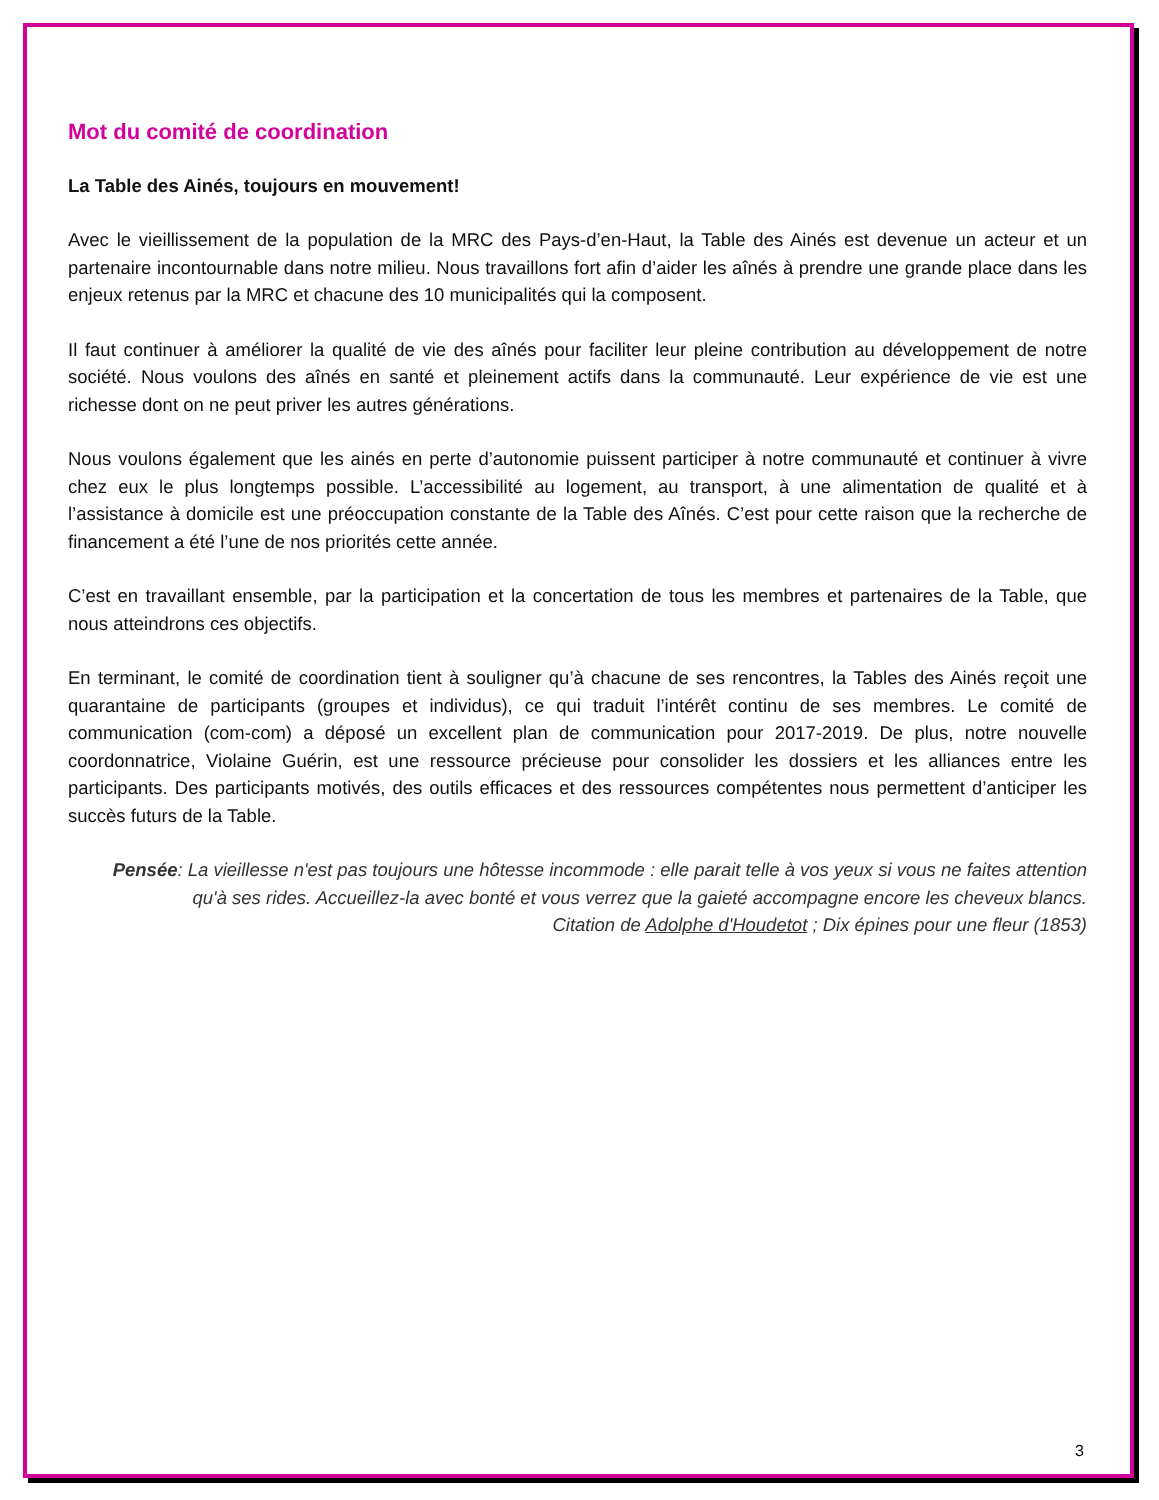Mot du comité de coordination
La Table des Ainés, toujours en mouvement!
Avec le vieillissement de la population de la MRC des Pays-d’en-Haut, la Table des Ainés est devenue un acteur et un partenaire incontournable dans notre milieu. Nous travaillons fort afin d’aider les aînés à prendre une grande place dans les enjeux retenus par la MRC et chacune des 10 municipalités qui la composent.
Il faut continuer à améliorer la qualité de vie des aînés pour faciliter leur pleine contribution au développement de notre société. Nous voulons des aînés en santé et pleinement actifs dans la communauté. Leur expérience de vie est une richesse dont on ne peut priver les autres générations.
Nous voulons également que les ainés en perte d’autonomie puissent participer à notre communauté et continuer à vivre chez eux le plus longtemps possible. L’accessibilité au logement, au transport, à une alimentation de qualité et à l’assistance à domicile est une préoccupation constante de la Table des Aînés. C’est pour cette raison que la recherche de financement a été l’une de nos priorités cette année.
C’est en travaillant ensemble, par la participation et la concertation de tous les membres et partenaires de la Table, que nous atteindrons ces objectifs.
En terminant, le comité de coordination tient à souligner qu’à chacune de ses rencontres, la Tables des Ainés reçoit une quarantaine de participants (groupes et individus), ce qui traduit l’intérêt continu de ses membres. Le comité de communication (com-com) a déposé un excellent plan de communication pour 2017-2019. De plus, notre nouvelle coordonnatrice, Violaine Guérin, est une ressource précieuse pour consolider les dossiers et les alliances entre les participants. Des participants motivés, des outils efficaces et des ressources compétentes nous permettent d’anticiper les succès futurs de la Table.
Pensée: La vieillesse n'est pas toujours une hôtesse incommode : elle parait telle à vos yeux si vous ne faites attention qu'à ses rides. Accueillez-la avec bonté et vous verrez que la gaieté accompagne encore les cheveux blancs.
Citation de Adolphe d'Houdetot ; Dix épines pour une fleur (1853)
3